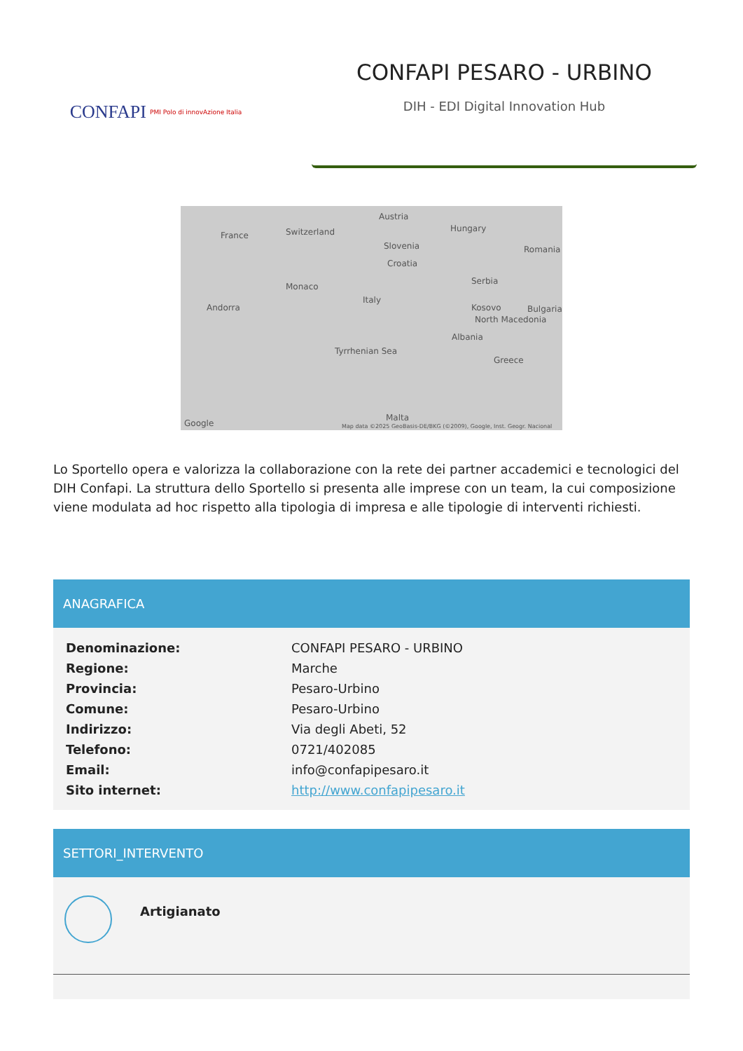CONFAPI PMI Polo di innovAzione Italia
CONFAPI PESARO - URBINO
DIH - EDI Digital Innovation Hub
France Switzerland
Austria
Hungary
Slovenia
Croatia
Romania
Serbia
Monaco
Italy
Andorra Kosovo Bulgaria
North Macedonia
Albania
Tyrrhenian Sea
Greece
Malta
Google Map data ©2025 GeoBasis-DE/BKG (©2009), Google, Inst. Geogr. Nacional
Lo Sportello opera e valorizza la collaborazione con la rete dei partner accademici e tecnologici del DIH Confapi. La struttura dello Sportello si presenta alle imprese con un team, la cui composizione viene modulata ad hoc rispetto alla tipologia di impresa e alle tipologie di interventi richiesti.
ANAGRAFICA
| Denominazione: | CONFAPI PESARO - URBINO |
| Regione: | Marche |
| Provincia: | Pesaro-Urbino |
| Comune: | Pesaro-Urbino |
| Indirizzo: | Via degli Abeti, 52 |
| Telefono: | 0721/402085 |
| Email: | info@confapipesaro.it |
| Sito internet: | http://www.confapipesaro.it |
SETTORI_INTERVENTO
Artigianato